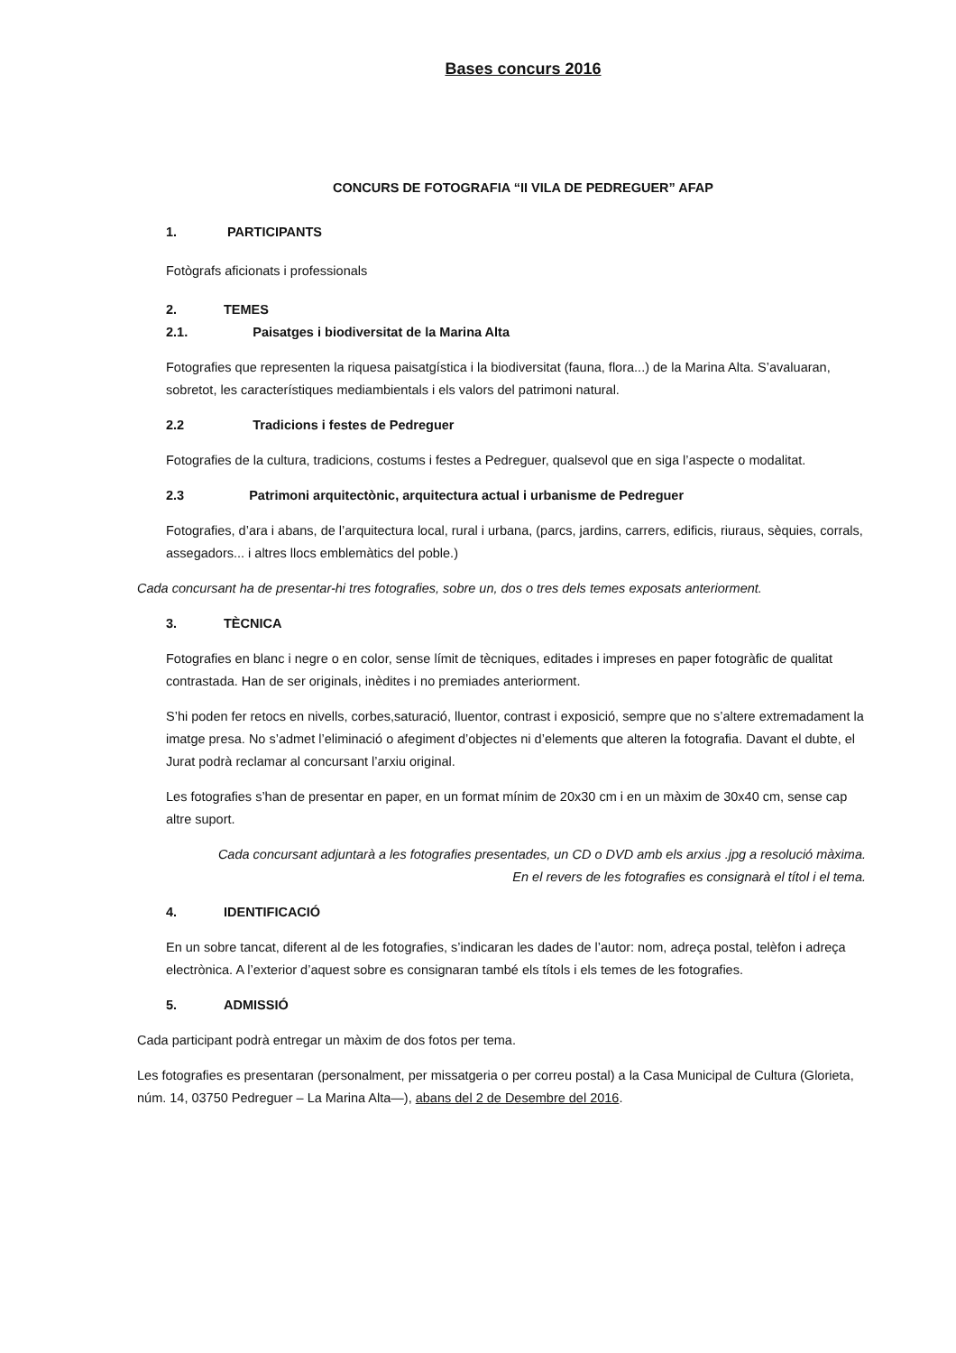Bases concurs 2016
CONCURS DE FOTOGRAFIA “II VILA DE PEDREGUER” AFAP
1. PARTICIPANTS
Fotògrafs aficionats i professionals
2. TEMES
2.1. Paisatges i biodiversitat de la Marina Alta
Fotografies que representen la riquesa paisatgística i la biodiversitat (fauna, flora...) de la Marina Alta. S’avaluaran, sobretot, les característiques mediambientals i els valors del patrimoni natural.
2.2 Tradicions i festes de Pedreguer
Fotografies de la cultura, tradicions, costums i festes a Pedreguer, qualsevol que en siga l’aspecte o modalitat.
2.3 Patrimoni arquitectònic, arquitectura actual i urbanisme de Pedreguer
Fotografies, d’ara i abans, de l’arquitectura local, rural i urbana, (parcs, jardins, carrers, edificis, riuraus, sèquies, corrals, assegadors... i altres llocs emblemàtics del poble.)
Cada concursant ha de presentar-hi tres fotografies, sobre un, dos o tres dels temes exposats anteriorment.
3. TÈCNICA
Fotografies en blanc i negre o en color, sense límit de tècniques, editades i impreses en paper fotogràfic de qualitat contrastada. Han de ser originals, inèdites i no premiades anteriorment.
S’hi poden fer retocs en nivells, corbes,saturació, lluentor, contrast i exposició, sempre que no s’altere extremadament la imatge presa. No s’admet l’eliminació o afegiment d’objectes ni d’elements que alteren la fotografia. Davant el dubte, el Jurat podrà reclamar al concursant l’arxiu original.
Les fotografies s’han de presentar en paper, en un format mínim de 20x30 cm i en un màxim de 30x40 cm, sense cap altre suport.
Cada concursant adjuntarà a les fotografies presentades, un CD o DVD amb els arxius .jpg a resolució màxima. En el revers de les fotografies es consignarà el títol i el tema.
4. IDENTIFICACIÓ
En un sobre tancat, diferent al de les fotografies, s’indicaran les dades de l’autor: nom, adreça postal, telèfon i adreça electrònica. A l’exterior d’aquest sobre es consignaran també els títols i els temes de les fotografies.
5. ADMISSIÓ
Cada participant podrà entregar un màxim de dos fotos per tema.
Les fotografies es presentaran (personalment, per missatgeria o per correu postal) a la Casa Municipal de Cultura (Glorieta, núm. 14, 03750 Pedreguer – La Marina Alta—), abans del 2 de Desembre del 2016.